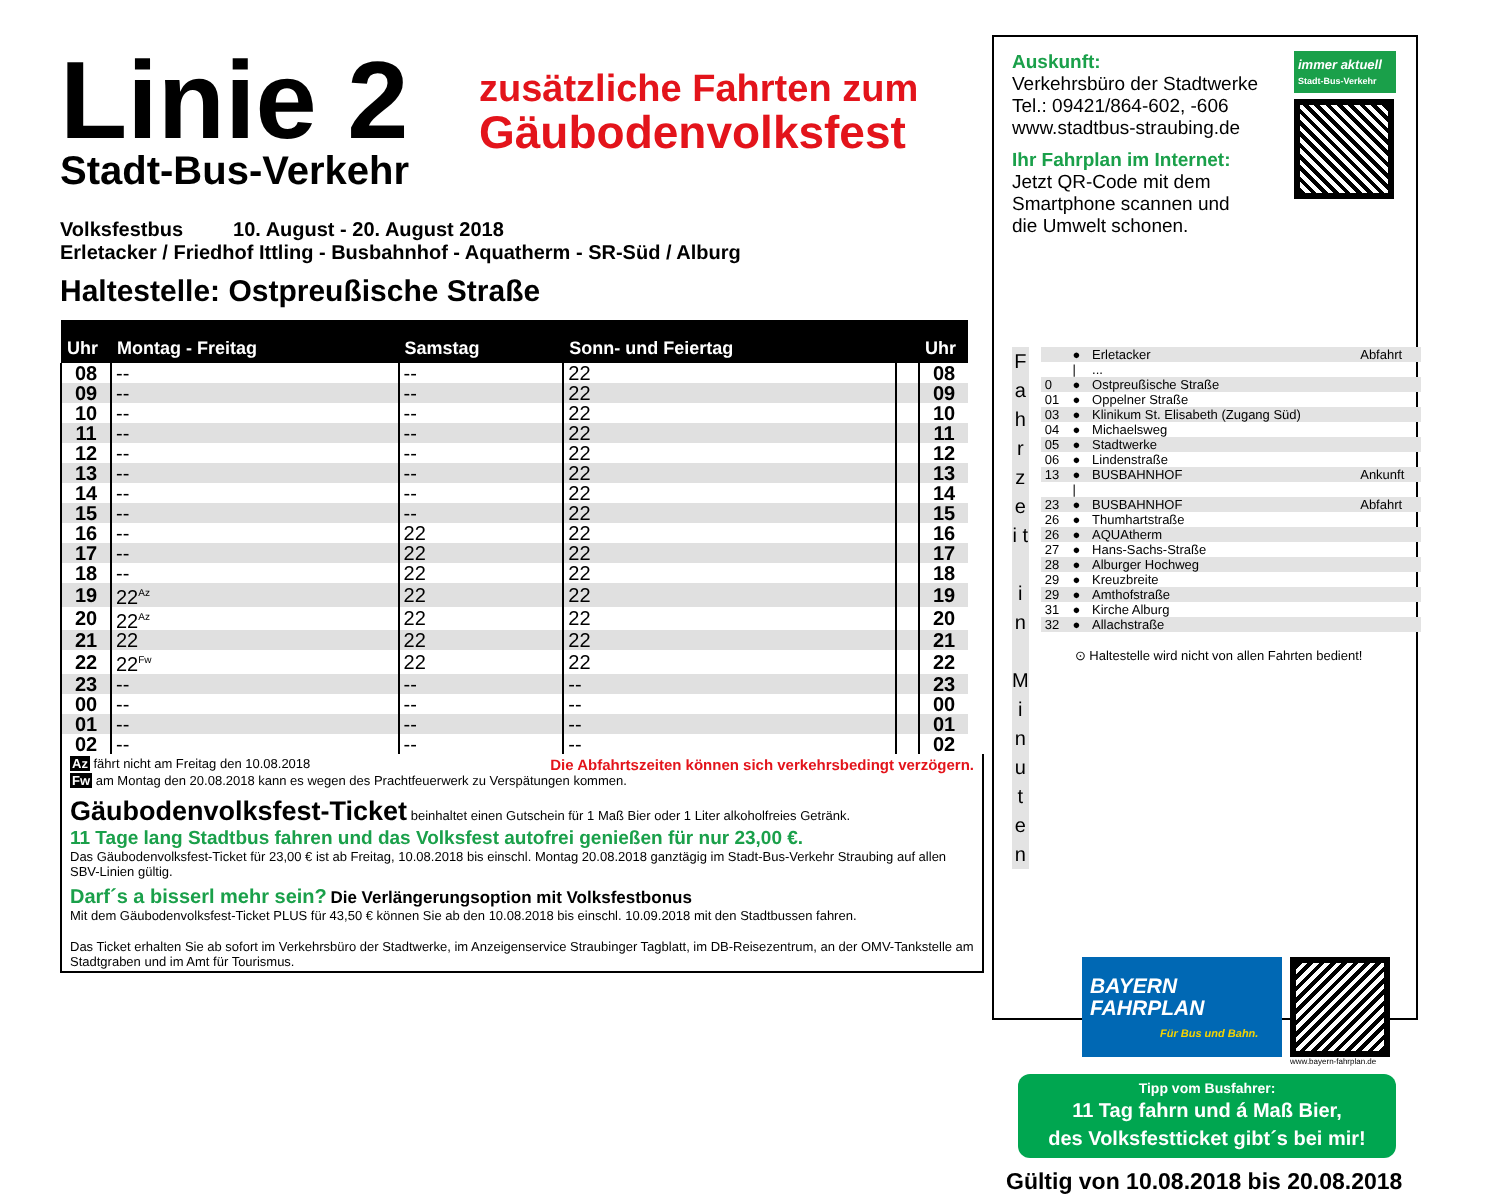Linie 2
Stadt-Bus-Verkehr
zusätzliche Fahrten zum
Gäubodenvolksfest
Volksfestbus 10. August - 20. August 2018
Erletacker / Friedhof Ittling - Busbahnhof - Aquatherm - SR-Süd / Alburg
Haltestelle: Ostpreußische Straße
| Uhr | Montag - Freitag | Samstag | Sonn- und Feiertag | | Uhr |
| --- | --- | --- | --- | --- | --- |
| 08 | -- | -- | 22 | | 08 |
| 09 | -- | -- | 22 | | 09 |
| 10 | -- | -- | 22 | | 10 |
| 11 | -- | -- | 22 | | 11 |
| 12 | -- | -- | 22 | | 12 |
| 13 | -- | -- | 22 | | 13 |
| 14 | -- | -- | 22 | | 14 |
| 15 | -- | -- | 22 | | 15 |
| 16 | -- | 22 | 22 | | 16 |
| 17 | -- | 22 | 22 | | 17 |
| 18 | -- | 22 | 22 | | 18 |
| 19 | 22<sup>Az</sup> | 22 | 22 | | 19 |
| 20 | 22<sup>Az</sup> | 22 | 22 | | 20 |
| 21 | 22 | 22 | 22 | | 21 |
| 22 | 22<sup>Fw</sup> | 22 | 22 | | 22 |
| 23 | -- | -- | -- | | 23 |
| 00 | -- | -- | -- | | 00 |
| 01 | -- | -- | -- | | 01 |
| 02 | -- | -- | -- | | 02 |
Az fährt nicht am Freitag den 10.08.2018 Die Abfahrtszeiten können sich verkehrsbedingt verzögern.
Fw am Montag den 20.08.2018 kann es wegen des Prachtfeuerwerk zu Verspätungen kommen.
Gäubodenvolksfest-Ticket beinhaltet einen Gutschein für 1 Maß Bier oder 1 Liter alkoholfreies Getränk.
11 Tage lang Stadtbus fahren und das Volksfest autofrei genießen für nur 23,00 €.
Das Gäubodenvolksfest-Ticket für 23,00 € ist ab Freitag, 10.08.2018 bis einschl. Montag 20.08.2018 ganztägig im Stadt-Bus-Verkehr Straubing auf allen SBV-Linien gültig.
Darf´s a bisserl mehr sein? Die Verlängerungsoption mit Volksfestbonus
Mit dem Gäubodenvolksfest-Ticket PLUS für 43,50 € können Sie ab den 10.08.2018 bis einschl. 10.09.2018 mit den Stadtbussen fahren.
Das Ticket erhalten Sie ab sofort im Verkehrsbüro der Stadtwerke, im Anzeigenservice Straubinger Tagblatt, im DB-Reisezentrum, an der OMV-Tankstelle am Stadtgraben und im Amt für Tourismus.
Auskunft:
Verkehrsbüro der Stadtwerke
Tel.: 09421/864-602, -606
www.stadtbus-straubing.de
Ihr Fahrplan im Internet:
Jetzt QR-Code mit dem
Smartphone scannen und
die Umwelt schonen.
immer aktuell
Stadt-Bus-Verkehr
F a h r z e i t
i n
M i n u t e n
| | ● | Erletacker | Abfahrt |
| | / | ... | |
| 0 | ● | Ostpreußische Straße | |
| 01 | ● | Oppelner Straße | |
| 03 | ● | Klinikum St. Elisabeth (Zugang Süd) | |
| 04 | ● | Michaelsweg | |
| 05 | ● | Stadtwerke | |
| 06 | ● | Lindenstraße | |
| 13 | ● | BUSBAHNHOF | Ankunft |
| | / | | |
| 23 | ● | BUSBAHNHOF | Abfahrt |
| 26 | ● | Thumhartstraße | |
| 26 | ● | AQUAtherm | |
| 27 | ● | Hans-Sachs-Straße | |
| 28 | ● | Alburger Hochweg | |
| 29 | ● | Kreuzbreite | |
| 29 | ● | Amthofstraße | |
| 31 | ● | Kirche Alburg | |
| 32 | ● | Allachstraße | |
⊙ Haltestelle wird nicht von allen Fahrten bedient!
BAYERN
FAHRPLAN
Für Bus und Bahn.
www.bayern-fahrplan.de
Tipp vom Busfahrer:
11 Tag fahrn und á Maß Bier,
des Volksfestticket gibt´s bei mir!
Gültig von 10.08.2018 bis 20.08.2018